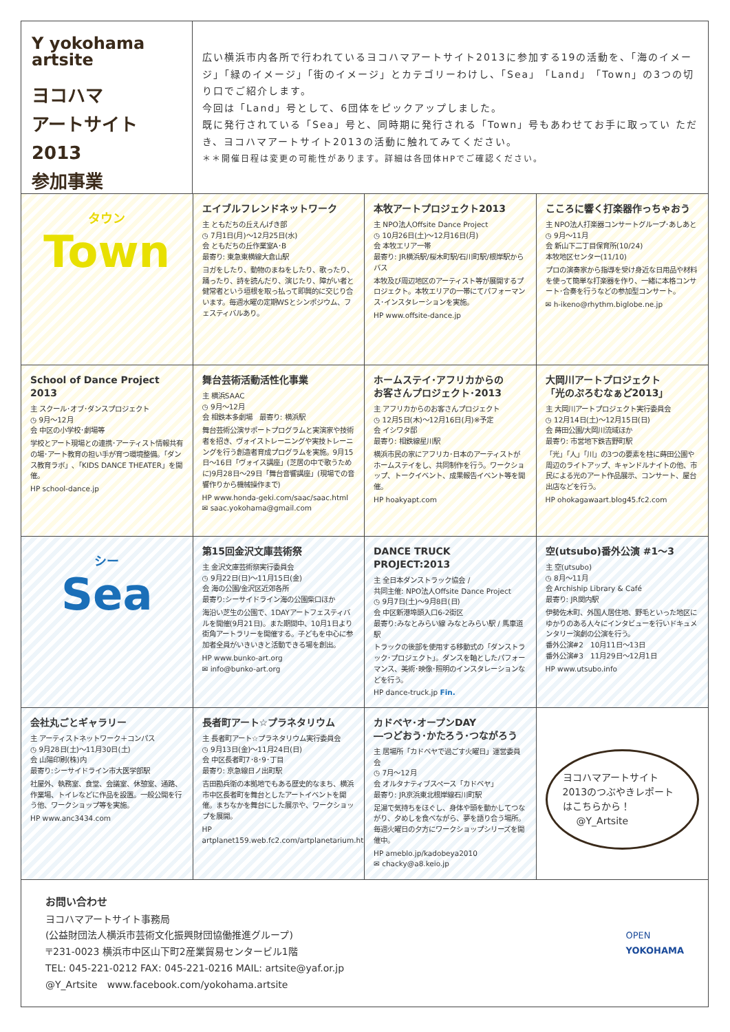Y yokohama
artsite
ヨコハマ
アートサイト2013
参加事業
広い横浜市内各所で行われているヨコハマアートサイト2013に参加する19の活動を、「海のイメージ」「緑のイメージ」「街のイメージ」とカテゴリーわけし、「Sea」「Land」「Town」の3つの切り口でご紹介します。
今回は「Land」号として、6団体をピックアップしました。
既に発行されている「Sea」号と、同時期に発行される「Town」号もあわせてお手に取ってい ただき、ヨコハマアートサイト2013の活動に触れてみてください。
＊＊開催日程は変更の可能性があります。詳細は各団体HPでご確認ください。
タウン
Town
エイブルフレンドネットワーク
主 ともだちの丘えんげき部
◷ 7月1日(月)～12月25日(水)
会 ともだちの丘作業室A･B
最寄り: 東急東横線大倉山駅
ヨガをしたり、動物のまねをしたり、歌ったり、踊ったり、詩を読んだり、演じたり、障がい者と健常者という垣根を取っ払って即興的に交じり合います。毎週水曜の定期WSとシンポジウム、フェスティバルあり。
本牧アートプロジェクト2013
主 NPO法人Offsite Dance Project
◷ 10月26日(土)～12月16日(月)
会 本牧エリア一帯
最寄り: JR横浜駅/桜木町駅/石川町駅/根岸駅からバス
本牧及び周辺地区のアーティスト等が展開するプロジェクト。本牧エリアの一帯にてパフォーマンス･インスタレーションを実施。
HP www.offsite-dance.jp
こころに響く打楽器作っちゃおう
主 NPO法人打楽器コンサートグループ･あしあと
◷ 9月～11月
会 新山下二丁目保育所(10/24)
本牧地区センター(11/10)
プロの演奏家から指導を受け身近な日用品や材料を使って簡単な打楽器を作り、一緒に本格コンサート･合奏を行うなどの参加型コンサート。
✉ h-ikeno@rhythm.biglobe.ne.jp
School of Dance Project 2013
主 スクール･オブ･ダンスプロジェクト
◷ 9月～12月
会 中区の小学校･劇場等
学校とアート現場との連携･アーティスト情報共有の場･アート教育の担い手が育つ環境整備。「ダンス教育ラボ」､「KIDS DANCE THEATER」を開催。
HP school-dance.jp
舞台芸術活動活性化事業
主 横浜SAAC
◷ 9月～12月
会 相鉄本多劇場　最寄り: 横浜駅
舞台芸術公演サポートプログラムと実演家や技術者を招き、ヴォイストレーニングや実技トレーニングを行う創造者育成プログラムを実施。9月15日～16日「ヴォイス講座」(芝居の中で歌うために)9月28日～29日「舞台音響講座」(現場での音響作りから機械操作まで)
HP www.honda-geki.com/saac/saac.html
✉ saac.yokohama@gmail.com
ホームステイ･アフリカからの
お客さんプロジェクト･2013
主 アフリカからのお客さんプロジェクト
◷ 12月5日(木)～12月16日(月)※予定
会 イシワタ邸
最寄り: 相鉄線星川駅
横浜市民の家にアフリカ･日本のアーティストがホームステイをし、共同制作を行う。ワークショップ、トークイベント、成果報告イベント等を開催。
HP hoakyapt.com
大岡川アートプロジェクト
「光のぷろむなぁど2013」
主 大岡川アートプロジェクト実行委員会
◷ 12月14日(土)～12月15日(日)
会 蒔田公園/大岡川流域ほか
最寄り: 市営地下鉄吉野町駅
「光」「人」「川」の3つの要素を柱に蒔田公園や周辺のライトアップ、キャンドルナイトの他、市民による光のアート作品展示、コンサート、屋台出店などを行う。
HP ohokagawaart.blog45.fc2.com
シー
Sea
第15回金沢文庫芸術祭
主 金沢文庫芸術祭実行委員会
◷ 9月22日(日)～11月15日(金)
会 海の公園/金沢区近郊各所
最寄り:シーサイドライン海の公園柴口ほか
海沿い芝生の公園で、1DAYアートフェスティバルを開催(9月21日)。また期間中、10月1日より街角アートラリーを開催する。子どもを中心に参加者全員がいきいきと活動できる場を創出。
HP www.bunko-art.org
✉ info@bunko-art.org
DANCE TRUCK PROJECT:2013
主 全日本ダンストラック協会 /
共同主催: NPO法人Offsite Dance Project
◷ 9月7日(土)～9月8日(日)
会 中区新港埠頭入口6-2街区
最寄り:みなとみらい線 みなとみらい駅 / 馬車道駅
トラックの後部を使用する移動式の「ダンストラック･プロジェクト」。ダンスを軸としたパフォーマンス、美術･映像･照明のインスタレーションなどを行う。
HP dance-truck.jp Fin.
空(utsubo)番外公演 #1～3
主 空(utsubo)
◷ 8月～11月
会 Archiship Library & Café
最寄り: JR関内駅
伊勢佐木町、外国人居住地、野毛といった地区にゆかりのある人々にインタビューを行いドキュメンタリー演劇の公演を行う。
番外公演#2　10月11日～13日
番外公演#3　11月29日～12月1日
HP www.utsubo.info
会社丸ごとギャラリー
主 アーティストネットワーク＋コンパス
◷ 9月28日(土)～11月30日(土)
会 山陽印刷(株)内
最寄り:シーサイドライン市大医学部駅
社屋外、執務室、食堂、会議室、休憩室、通路、作業場、トイレなどに作品を設置。一般公開を行う他、ワークショップ等を実施。
HP www.anc3434.com
長者町アート☆プラネタリウム
主 長者町アート☆プラネタリウム実行委員会
◷ 9月13日(金)～11月24日(日)
会 中区長者町7･8･9･丁目
最寄り: 京急線日ノ出町駅
吉田勘兵衛の本拠地でもある歴史的なまち、横浜市中区長者町を舞台としたアートイベントを開催。まちなかを舞台にした展示や、ワークショップを展開。
HP artplanet159.web.fc2.com/artplanetarium.html
カドベヤ･オープンDAY
―つどおう･かたろう･つながろう
主 居場所「カドベヤで過ごす火曜日」運営委員会
◷ 7月～12月
会 オルタナティブスペース「カドベヤ」
最寄り: JR京浜東北根岸線石川町駅
足湯で気持ちをほぐし、身体や頭を動かしてつながり、夕めしを食べながら、夢を語り合う場所。毎週火曜日の夕方にワークショップシリーズを開催中。
HP ameblo.jp/kadobeya2010
✉ chacky@a8.keio.jp
ヨコハマアートサイト2013のつぶやきレポートはこちらから！
@Y_Artsite
お問い合わせ
ヨコハマアートサイト事務局
(公益財団法人横浜市芸術文化振興財団協働推進グループ)
〒231-0023 横浜市中区山下町2産業貿易センタービル1階
TEL: 045-221-0212 FAX: 045-221-0216 MAIL: artsite@yaf.or.jp
@Y_Artsite　www.facebook.com/yokohama.artsite
OPEN
YOKOHAMA